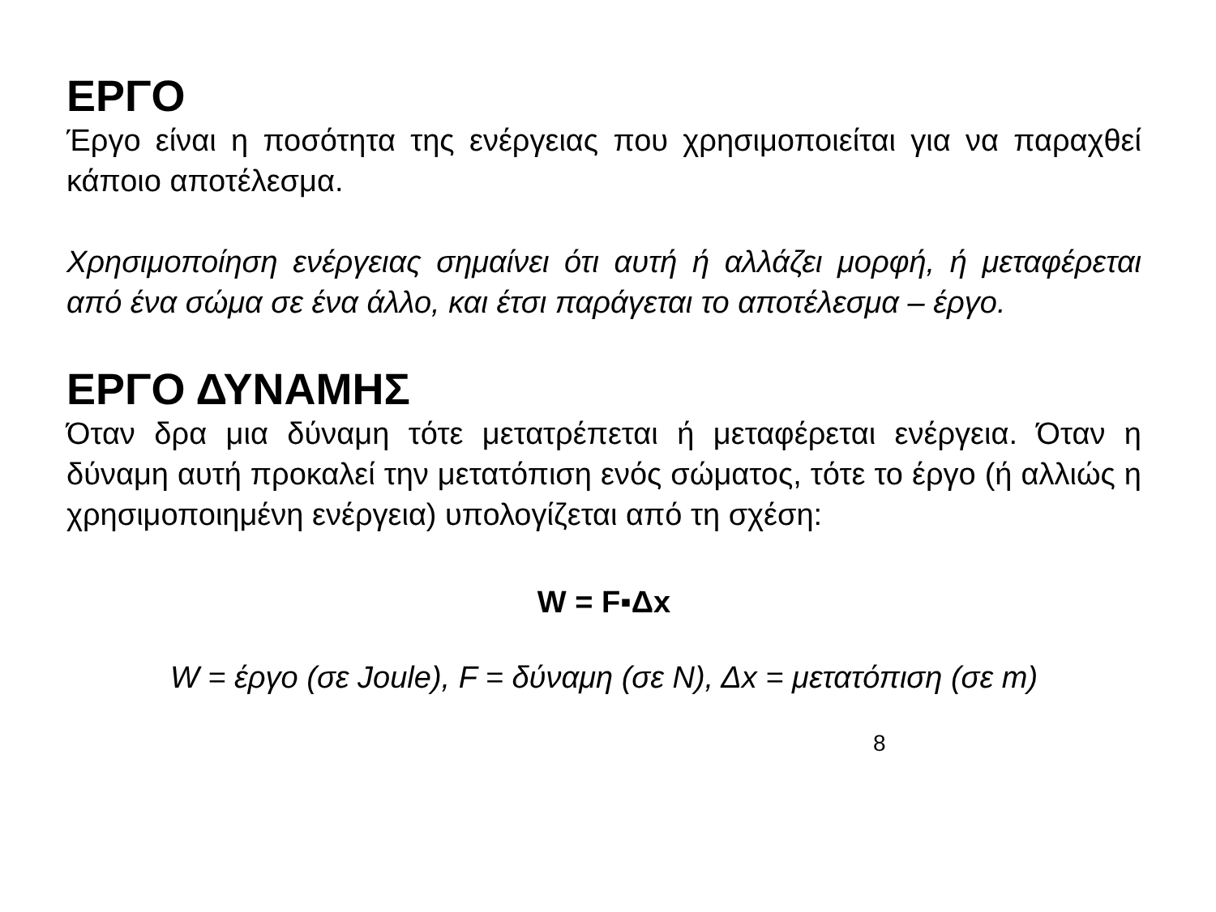ΕΡΓΟ
Έργο είναι η ποσότητα της ενέργειας που χρησιμοποιείται για να παραχθεί κάποιο αποτέλεσμα.
Χρησιμοποίηση ενέργειας σημαίνει ότι αυτή ή αλλάζει μορφή, ή μεταφέρεται από ένα σώμα σε ένα άλλο, και έτσι παράγεται το αποτέλεσμα – έργο.
ΕΡΓΟ ΔΥΝΑΜΗΣ
Όταν δρα μια δύναμη τότε μετατρέπεται ή μεταφέρεται ενέργεια. Όταν η δύναμη αυτή προκαλεί την μετατόπιση ενός σώματος, τότε το έργο (ή αλλιώς η χρησιμοποιημένη ενέργεια) υπολογίζεται από τη σχέση:
W = F▪Δx
W = έργο (σε Joule), F = δύναμη (σε N), Δx = μετατόπιση (σε m)
8